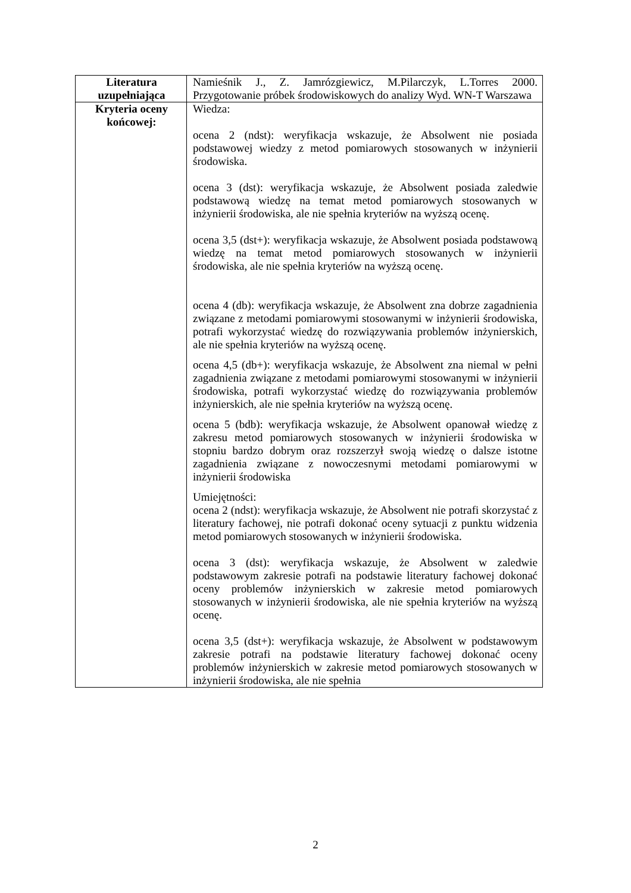| Literatura uzupełniająca | Namieśnik J., Z. Jamrózgiewicz, M.Pilarczyk, L.Torres 2000. Przygotowanie próbek środowiskowych do analizy Wyd. WN-T Warszawa |
| Kryteria oceny końcowej: | Wiedza: ocena 2 (ndst): weryfikacja wskazuje, że Absolwent nie posiada podstawowej wiedzy z metod pomiarowych stosowanych w inżynierii środowiska. ocena 3 (dst): weryfikacja wskazuje, że Absolwent posiada zaledwie podstawową wiedzę na temat metod pomiarowych stosowanych w inżynierii środowiska, ale nie spełnia kryteriów na wyższą ocenę. ocena 3,5 (dst+): weryfikacja wskazuje, że Absolwent posiada podstawową wiedzę na temat metod pomiarowych stosowanych w inżynierii środowiska, ale nie spełnia kryteriów na wyższą ocenę. ocena 4 (db): weryfikacja wskazuje, że Absolwent zna dobrze zagadnienia związane z metodami pomiarowymi stosowanymi w inżynierii środowiska, potrafi wykorzystać wiedzę do rozwiązywania problemów inżynierskich, ale nie spełnia kryteriów na wyższą ocenę. ocena 4,5 (db+): weryfikacja wskazuje, że Absolwent zna niemal w pełni zagadnienia związane z metodami pomiarowymi stosowanymi w inżynierii środowiska, potrafi wykorzystać wiedzę do rozwiązywania problemów inżynierskich, ale nie spełnia kryteriów na wyższą ocenę. ocena 5 (bdb): weryfikacja wskazuje, że Absolwent opanował wiedzę z zakresu metod pomiarowych stosowanych w inżynierii środowiska w stopniu bardzo dobrym oraz rozszerzył swoją wiedzę o dalsze istotne zagadnienia związane z nowoczesnymi metodami pomiarowymi w inżynierii środowiska Umiejętności: ocena 2 (ndst): weryfikacja wskazuje, że Absolwent nie potrafi skorzystać z literatury fachowej, nie potrafi dokonać oceny sytuacji z punktu widzenia metod pomiarowych stosowanych w inżynierii środowiska. ocena 3 (dst): weryfikacja wskazuje, że Absolwent w zaledwie podstawowym zakresie potrafi na podstawie literatury fachowej dokonać oceny problemów inżynierskich w zakresie metod pomiarowych stosowanych w inżynierii środowiska, ale nie spełnia kryteriów na wyższą ocenę. ocena 3,5 (dst+): weryfikacja wskazuje, że Absolwent w podstawowym zakresie potrafi na podstawie literatury fachowej dokonać oceny problemów inżynierskich w zakresie metod pomiarowych stosowanych w inżynierii środowiska, ale nie spełnia |
2